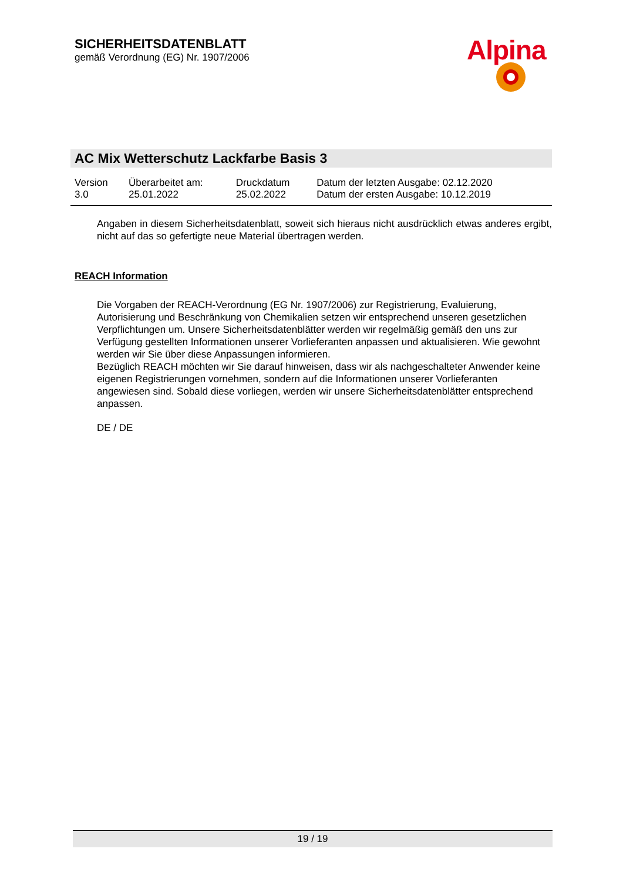SICHERHEITSDATENBLATT
gemäß Verordnung (EG) Nr. 1907/2006
Alpina
AC Mix Wetterschutz Lackfarbe Basis 3
| Version | Überarbeitet am: | Druckdatum | Datum der letzten Ausgabe: 02.12.2020 |
| 3.0 | 25.01.2022 | 25.02.2022 | Datum der ersten Ausgabe: 10.12.2019 |
Angaben in diesem Sicherheitsdatenblatt, soweit sich hieraus nicht ausdrücklich etwas anderes ergibt, nicht auf das so gefertigte neue Material übertragen werden.
REACH Information
Die Vorgaben der REACH-Verordnung (EG Nr. 1907/2006) zur Registrierung, Evaluierung, Autorisierung und Beschränkung von Chemikalien setzen wir entsprechend unseren gesetzlichen Verpflichtungen um. Unsere Sicherheitsdatenblätter werden wir regelmäßig gemäß den uns zur Verfügung gestellten Informationen unserer Vorlieferanten anpassen und aktualisieren. Wie gewohnt werden wir Sie über diese Anpassungen informieren.
Bezüglich REACH möchten wir Sie darauf hinweisen, dass wir als nachgeschalteter Anwender keine eigenen Registrierungen vornehmen, sondern auf die Informationen unserer Vorlieferanten angewiesen sind. Sobald diese vorliegen, werden wir unsere Sicherheitsdatenblätter entsprechend anpassen.
DE / DE
19 / 19